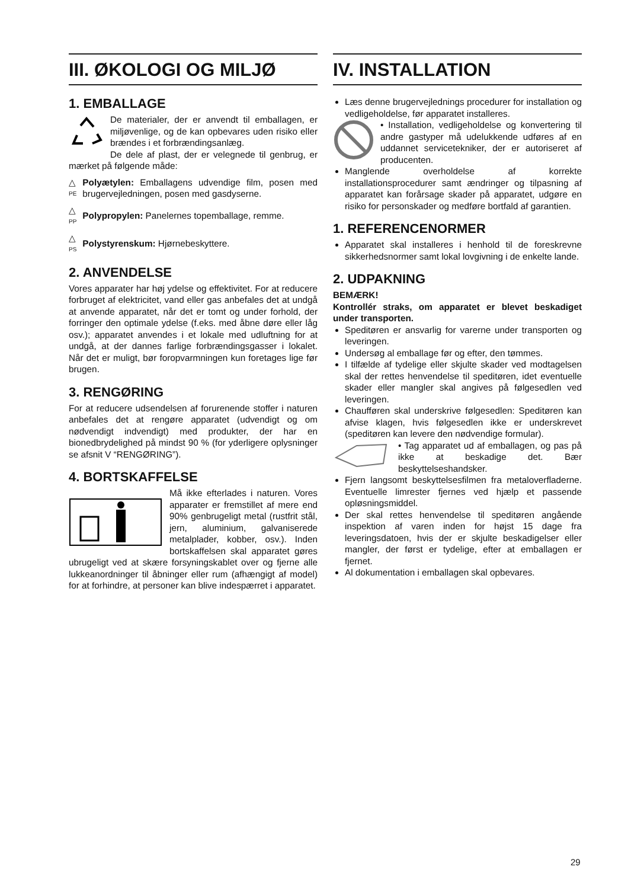III. ØKOLOGI OG MILJØ
1. EMBALLAGE
De materialer, der er anvendt til emballagen, er miljøvenlige, og de kan opbevares uden risiko eller brændes i et forbrændingsanlæg.
De dele af plast, der er velegnede til genbrug, er mærket på følgende måde:
△
PE
Polyætylen: Emballagens udvendige film, posen med brugervejledningen, posen med gasdyserne.
△
PP
Polypropylen: Panelernes topemballage, remme.
△
PS
Polystyrenskum: Hjørnebeskyttere.
2. ANVENDELSE
Vores apparater har høj ydelse og effektivitet. For at reducere forbruget af elektricitet, vand eller gas anbefales det at undgå at anvende apparatet, når det er tomt og under forhold, der forringer den optimale ydelse (f.eks. med åbne døre eller låg osv.); apparatet anvendes i et lokale med udluftning for at undgå, at der dannes farlige forbrændingsgasser i lokalet. Når det er muligt, bør foropvarmningen kun foretages lige før brugen.
3. RENGØRING
For at reducere udsendelsen af forurenende stoffer i naturen anbefales det at rengøre apparatet (udvendigt og om nødvendigt indvendigt) med produkter, der har en bionedbrydelighed på mindst 90 % (for yderligere oplysninger se afsnit V “RENGØRING”).
4. BORTSKAFFELSE
Må ikke efterlades i naturen. Vores apparater er fremstillet af mere end 90% genbrugeligt metal (rustfrit stål, jern, aluminium, galvaniserede metalplader, kobber, osv.). Inden bortskaffelsen skal apparatet gøres ubrugeligt ved at skære forsyningskablet over og fjerne alle lukkeanordninger til åbninger eller rum (afhængigt af model) for at forhindre, at personer kan blive indespærret i apparatet.
IV. INSTALLATION
Læs denne brugervejlednings procedurer for installation og vedligeholdelse, før apparatet installeres.
• Installation, vedligeholdelse og konvertering til andre gastyper må udelukkende udføres af en uddannet servicetekniker, der er autoriseret af producenten.
Manglende overholdelse af korrekte installationsprocedurer samt ændringer og tilpasning af apparatet kan forårsage skader på apparatet, udgøre en risiko for personskader og medføre bortfald af garantien.
1. REFERENCENORMER
Apparatet skal installeres i henhold til de foreskrevne sikkerhedsnormer samt lokal lovgivning i de enkelte lande.
2. UDPAKNING
BEMÆRK!
Kontrollér straks, om apparatet er blevet beskadiget under transporten.
Speditøren er ansvarlig for varerne under transporten og leveringen.
Undersøg al emballage før og efter, den tømmes.
I tilfælde af tydelige eller skjulte skader ved modtagelsen skal der rettes henvendelse til speditøren, idet eventuelle skader eller mangler skal angives på følgesedlen ved leveringen.
Chaufføren skal underskrive følgesedlen: Speditøren kan afvise klagen, hvis følgesedlen ikke er underskrevet (speditøren kan levere den nødvendige formular).
• Tag apparatet ud af emballagen, og pas på ikke at beskadige det. Bær beskyttelseshandsker.
Fjern langsomt beskyttelsesfilmen fra metaloverfladerne. Eventuelle limrester fjernes ved hjælp et passende opløsningsmiddel.
Der skal rettes henvendelse til speditøren angående inspektion af varen inden for højst 15 dage fra leveringsdatoen, hvis der er skjulte beskadigelser eller mangler, der først er tydelige, efter at emballagen er fjernet.
Al dokumentation i emballagen skal opbevares.
29